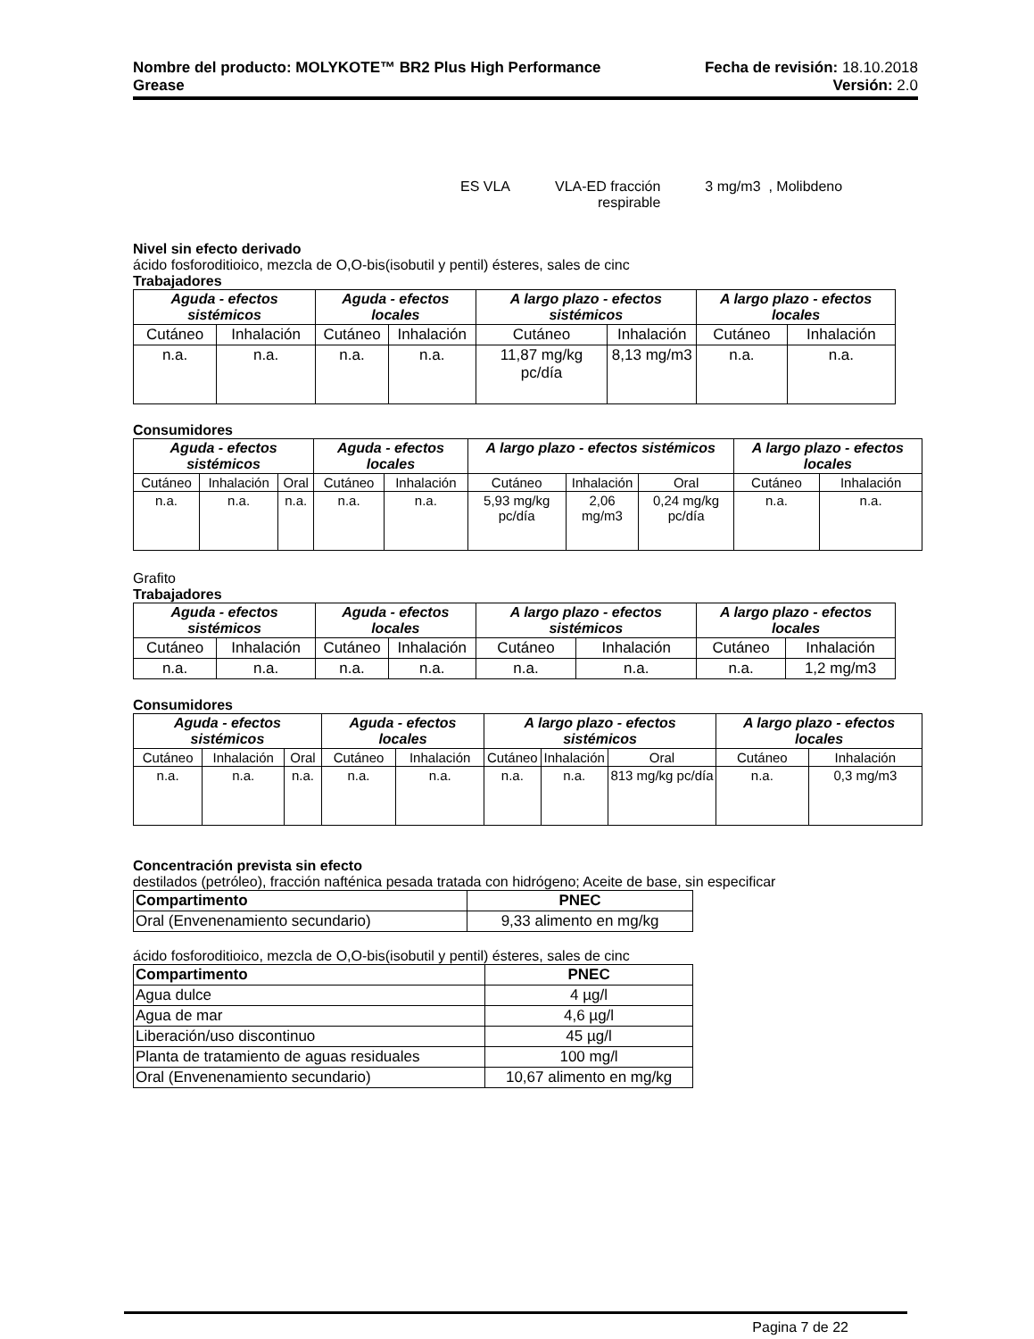Nombre del producto: MOLYKOTE™ BR2 Plus High Performance
Grease
Fecha de revisión: 18.10.2018
Versión: 2.0
ES VLA VLA-ED fracción
respirable 3 mg/m3 , Molibdeno
Nivel sin efecto derivado
ácido fosforoditioico, mezcla de O,O-bis(isobutil y pentil) ésteres, sales de cinc
Trabajadores
| Aguda - efectos sistémicos | | Aguda - efectos locales | | A largo plazo - efectos sistémicos | | A largo plazo - efectos locales | |
| --- | --- | --- | --- | --- | --- | --- | --- |
| Cutáneo | Inhalación | Cutáneo | Inhalación | Cutáneo | Inhalación | Cutáneo | Inhalación |
| n.a. | n.a. | n.a. | n.a. | 11,87 mg/kg pc/día | 8,13 mg/m3 | n.a. | n.a. |
Consumidores
| Aguda - efectos sistémicos | | | Aguda - efectos locales | | A largo plazo - efectos sistémicos | | | A largo plazo - efectos locales | |
| --- | --- | --- | --- | --- | --- | --- | --- | --- | --- |
| Cutáneo | Inhalación | Oral | Cutáneo | Inhalación | Cutáneo | Inhalación | Oral | Cutáneo | Inhalación |
| n.a. | n.a. | n.a. | n.a. | n.a. | 5,93 mg/kg pc/día | 2,06 mg/m3 | 0,24 mg/kg pc/día | n.a. | n.a. |
Grafito
Trabajadores
| Aguda - efectos sistémicos | | Aguda - efectos locales | | A largo plazo - efectos sistémicos | | A largo plazo - efectos locales | |
| --- | --- | --- | --- | --- | --- | --- | --- |
| Cutáneo | Inhalación | Cutáneo | Inhalación | Cutáneo | Inhalación | Cutáneo | Inhalación |
| n.a. | n.a. | n.a. | n.a. | n.a. | n.a. | n.a. | 1,2 mg/m3 |
Consumidores
| Aguda - efectos sistémicos | | | Aguda - efectos locales | | A largo plazo - efectos sistémicos | | | A largo plazo - efectos locales | |
| --- | --- | --- | --- | --- | --- | --- | --- | --- | --- |
| Cutáneo | Inhalación | Oral | Cutáneo | Inhalación | Cutáneo | Inhalación | Oral | Cutáneo | Inhalación |
| n.a. | n.a. | n.a. | n.a. | n.a. | n.a. | n.a. | 813 mg/kg pc/día | n.a. | 0,3 mg/m3 |
Concentración prevista sin efecto
destilados (petróleo), fracción nafténica pesada tratada con hidrógeno; Aceite de base, sin especificar
| Compartimento | PNEC |
| --- | --- |
| Oral (Envenenamiento secundario) | 9,33 alimento en mg/kg |
ácido fosforoditioico, mezcla de O,O-bis(isobutil y pentil) ésteres, sales de cinc
| Compartimento | PNEC |
| --- | --- |
| Agua dulce | 4 µg/l |
| Agua de mar | 4,6 µg/l |
| Liberación/uso discontinuo | 45 µg/l |
| Planta de tratamiento de aguas residuales | 100 mg/l |
| Oral (Envenenamiento secundario) | 10,67 alimento en mg/kg |
Pagina 7 de 22